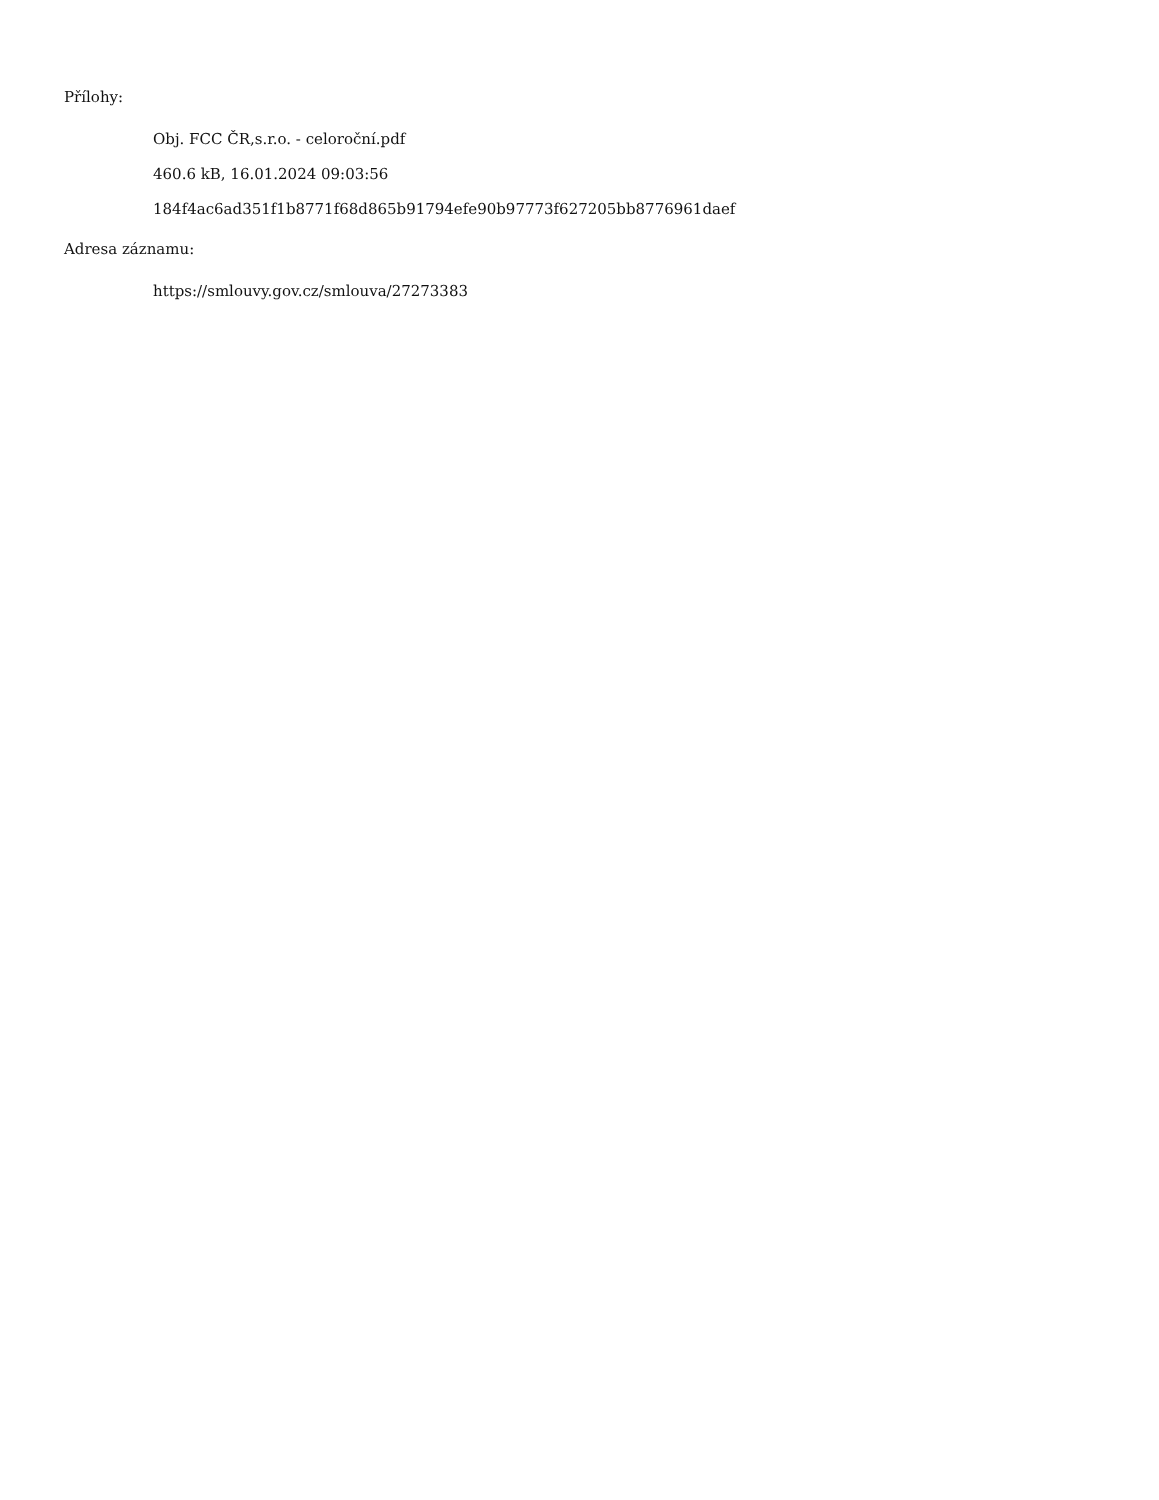Přílohy:
Obj. FCC ČR,s.r.o. - celoroční.pdf
460.6 kB, 16.01.2024 09:03:56
184f4ac6ad351f1b8771f68d865b91794efe90b97773f627205bb8776961daef
Adresa záznamu:
https://smlouvy.gov.cz/smlouva/27273383